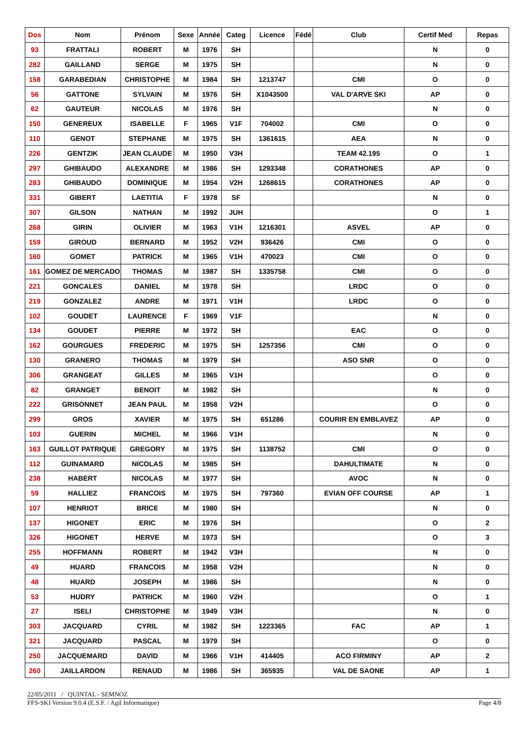| Dos | Nom | Prénom | Sexe | Année | Categ | Licence | Fédé | Club | Certif Med | Repas |
| --- | --- | --- | --- | --- | --- | --- | --- | --- | --- | --- |
| 93 | FRATTALI | ROBERT | M | 1976 | SH | | | | N | 0 |
| 282 | GAILLAND | SERGE | M | 1975 | SH | | | | N | 0 |
| 158 | GARABEDIAN | CHRISTOPHE | M | 1984 | SH | 1213747 | | CMI | O | 0 |
| 56 | GATTONE | SYLVAIN | M | 1976 | SH | X1043500 | | VAL D'ARVE SKI | AP | 0 |
| 62 | GAUTEUR | NICOLAS | M | 1976 | SH | | | | N | 0 |
| 150 | GENEREUX | ISABELLE | F | 1965 | V1F | 704002 | | CMI | O | 0 |
| 110 | GENOT | STEPHANE | M | 1975 | SH | 1361615 | | AEA | N | 0 |
| 226 | GENTZIK | JEAN CLAUDE | M | 1950 | V3H | | | TEAM 42.195 | O | 1 |
| 297 | GHIBAUDO | ALEXANDRE | M | 1986 | SH | 1293348 | | CORATHONES | AP | 0 |
| 283 | GHIBAUDO | DOMINIQUE | M | 1954 | V2H | 1268615 | | CORATHONES | AP | 0 |
| 331 | GIBERT | LAETITIA | F | 1978 | SF | | | | N | 0 |
| 307 | GILSON | NATHAN | M | 1992 | JUH | | | | O | 1 |
| 268 | GIRIN | OLIVIER | M | 1963 | V1H | 1216301 | | ASVEL | AP | 0 |
| 159 | GIROUD | BERNARD | M | 1952 | V2H | 936426 | | CMI | O | 0 |
| 160 | GOMET | PATRICK | M | 1965 | V1H | 470023 | | CMI | O | 0 |
| 161 | GOMEZ DE MERCADO | THOMAS | M | 1987 | SH | 1335758 | | CMI | O | 0 |
| 221 | GONCALES | DANIEL | M | 1978 | SH | | | LRDC | O | 0 |
| 219 | GONZALEZ | ANDRE | M | 1971 | V1H | | | LRDC | O | 0 |
| 102 | GOUDET | LAURENCE | F | 1969 | V1F | | | | N | 0 |
| 134 | GOUDET | PIERRE | M | 1972 | SH | | | EAC | O | 0 |
| 162 | GOURGUES | FREDERIC | M | 1975 | SH | 1257356 | | CMI | O | 0 |
| 130 | GRANERO | THOMAS | M | 1979 | SH | | | ASO SNR | O | 0 |
| 306 | GRANGEAT | GILLES | M | 1965 | V1H | | | | O | 0 |
| 82 | GRANGET | BENOIT | M | 1982 | SH | | | | N | 0 |
| 222 | GRISONNET | JEAN PAUL | M | 1958 | V2H | | | | O | 0 |
| 299 | GROS | XAVIER | M | 1975 | SH | 651286 | | COURIR EN EMBLAVEZ | AP | 0 |
| 103 | GUERIN | MICHEL | M | 1966 | V1H | | | | N | 0 |
| 163 | GUILLOT PATRIQUE | GREGORY | M | 1975 | SH | 1138752 | | CMI | O | 0 |
| 112 | GUINAMARD | NICOLAS | M | 1985 | SH | | | DAHULTIMATE | N | 0 |
| 238 | HABERT | NICOLAS | M | 1977 | SH | | | AVOC | N | 0 |
| 59 | HALLIEZ | FRANCOIS | M | 1975 | SH | 797360 | | EVIAN OFF COURSE | AP | 1 |
| 107 | HENRIOT | BRICE | M | 1980 | SH | | | | N | 0 |
| 137 | HIGONET | ERIC | M | 1976 | SH | | | | O | 2 |
| 326 | HIGONET | HERVE | M | 1973 | SH | | | | O | 3 |
| 255 | HOFFMANN | ROBERT | M | 1942 | V3H | | | | N | 0 |
| 49 | HUARD | FRANCOIS | M | 1958 | V2H | | | | N | 0 |
| 48 | HUARD | JOSEPH | M | 1986 | SH | | | | N | 0 |
| 53 | HUDRY | PATRICK | M | 1960 | V2H | | | | O | 1 |
| 27 | ISELI | CHRISTOPHE | M | 1949 | V3H | | | | N | 0 |
| 303 | JACQUARD | CYRIL | M | 1982 | SH | 1223365 | | FAC | AP | 1 |
| 321 | JACQUARD | PASCAL | M | 1979 | SH | | | | O | 0 |
| 250 | JACQUEMARD | DAVID | M | 1966 | V1H | 414405 | | ACO FIRMINY | AP | 2 |
| 260 | JAILLARDON | RENAUD | M | 1986 | SH | 365935 | | VAL DE SAONE | AP | 1 |
22/05/2011 / QUINTAL - SEMNOZ
FFS-SKI Version 9.0.4 (E.S.F. / Agil Informatique) Page 4/8